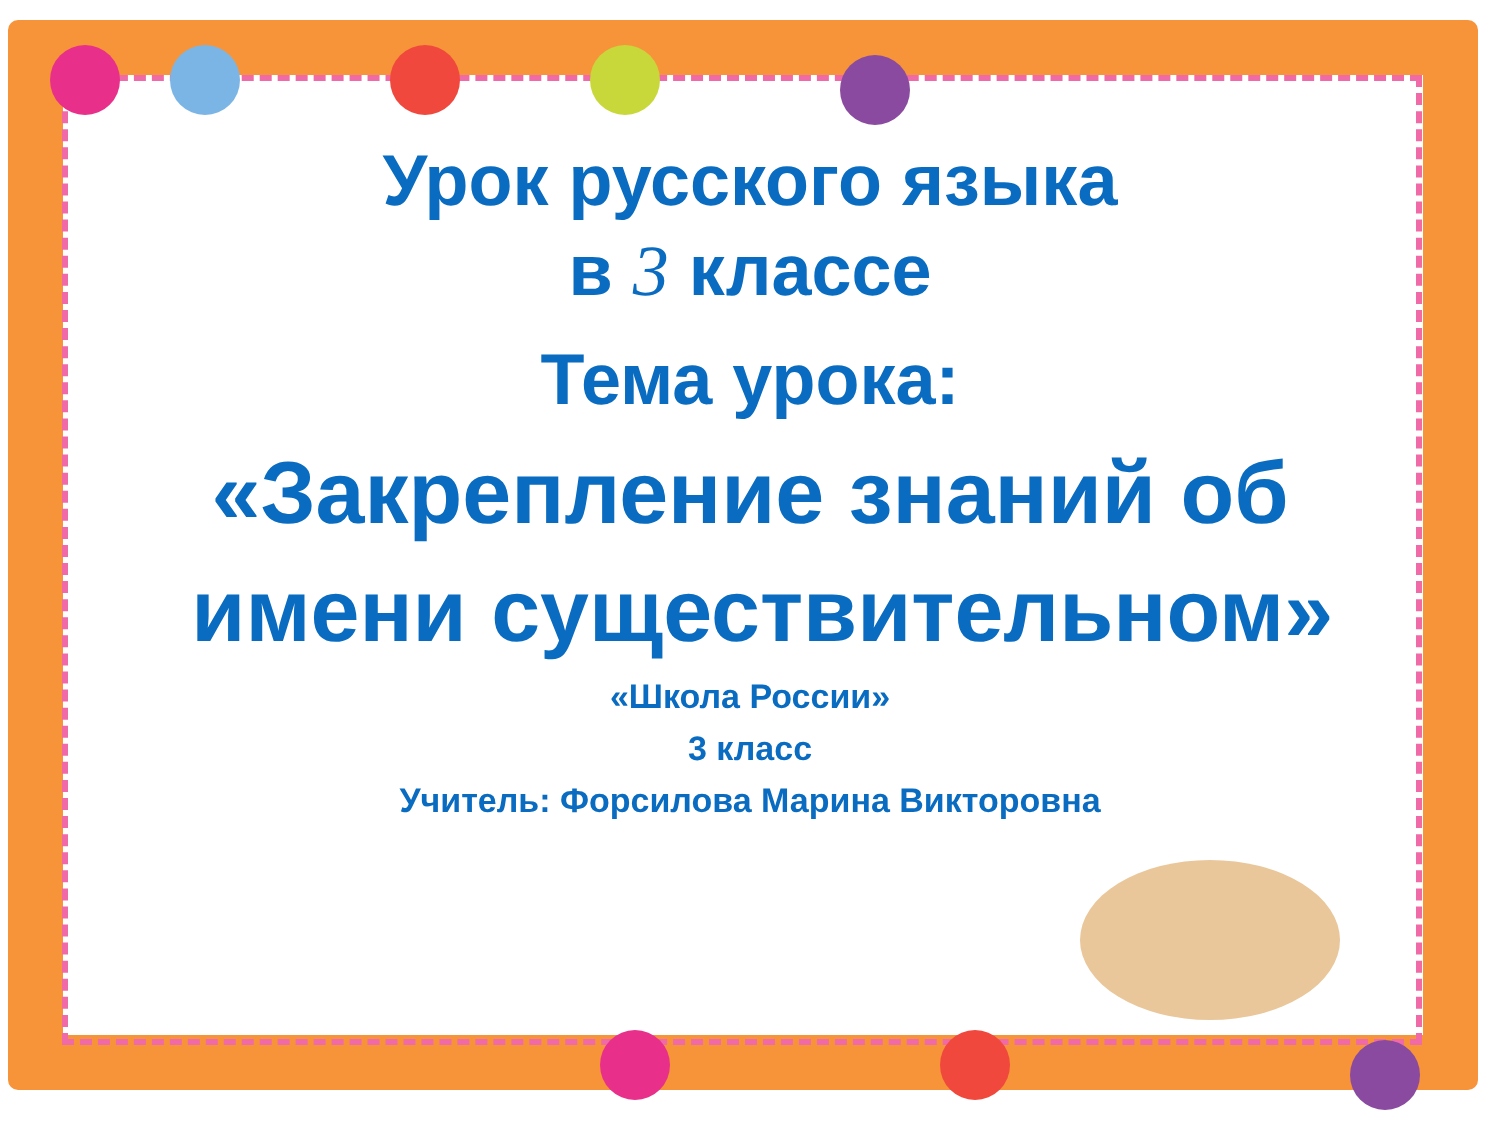Урок русского языка
в 3 классе
Тема урока:
«Закрепление знаний об
имени существительном»
«Школа России»
3 класс
Учитель: Форсилова Марина Викторовна